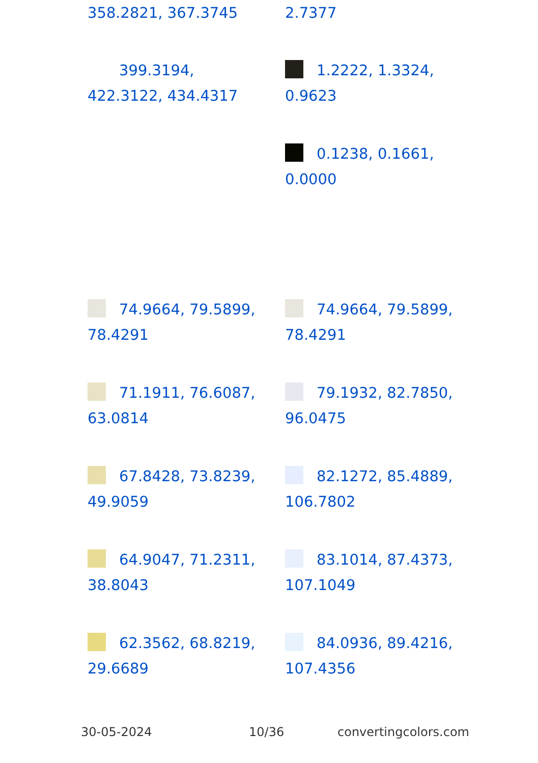358.2821, 367.3745 2.7377
399.3194, 422.3122, 434.4317
1.2222, 1.3324, 0.9623
0.1238, 0.1661, 0.0000
74.9664, 79.5899, 78.4291
74.9664, 79.5899, 78.4291
71.1911, 76.6087, 63.0814
79.1932, 82.7850, 96.0475
67.8428, 73.8239, 49.9059
82.1272, 85.4889, 106.7802
64.9047, 71.2311, 38.8043
83.1014, 87.4373, 107.1049
62.3562, 68.8219, 29.6689
84.0936, 89.4216, 107.4356
30-05-2024 10/36 convertingcolors.com